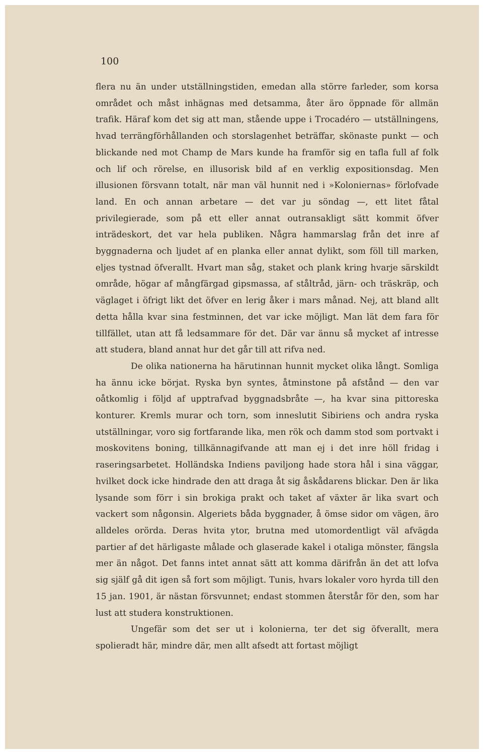100
flera nu än under utställningstiden, emedan alla större farleder, som korsa området och måst inhägnas med detsamma, åter äro öppnade för allmän trafik. Häraf kom det sig att man, stående uppe i Trocadéro — utställningens, hvad terrängförhållanden och storslagenhet beträffar, skönaste punkt — och blickande ned mot Champ de Mars kunde ha framför sig en tafla full af folk och lif och rörelse, en illusorisk bild af en verklig expositionsdag. Men illusionen försvann totalt, när man väl hunnit ned i »Koloniernas» förlofvade land. En och annan arbetare — det var ju söndag —, ett litet fåtal privilegierade, som på ett eller annat outransakligt sätt kommit öfver inträdeskort, det var hela publiken. Några hammarslag från det inre af byggnaderna och ljudet af en planka eller annat dylikt, som föll till marken, eljes tystnad öfverallt. Hvart man såg, staket och plank kring hvarje särskildt område, högar af mångfärgad gipsmassa, af ståltråd, järn- och träskräp, och väglaget i öfrigt likt det öfver en lerig åker i mars månad. Nej, att bland allt detta hålla kvar sina festminnen, det var icke möjligt. Man lät dem fara för tillfället, utan att få ledsammare för det. Där var ännu så mycket af intresse att studera, bland annat hur det går till att rifva ned.
De olika nationerna ha härutinnan hunnit mycket olika långt. Somliga ha ännu icke börjat. Ryska byn syntes, åtminstone på afstånd — den var oåtkomlig i följd af upptrafvad byggnadsbråte —, ha kvar sina pittoreska konturer. Kremls murar och torn, som inneslutit Sibiriens och andra ryska utställningar, voro sig fortfarande lika, men rök och damm stod som portvakt i moskovitens boning, tillkännagifvande att man ej i det inre höll fridag i raseringsarbetet. Holländska Indiens paviljong hade stora hål i sina väggar, hvilket dock icke hindrade den att draga åt sig åskådarens blickar. Den är lika lysande som förr i sin brokiga prakt och taket af växter är lika svart och vackert som någonsin. Algeriets båda byggnader, å ömse sidor om vägen, äro alldeles orörda. Deras hvita ytor, brutna med utomordentligt väl afvägda partier af det härligaste målade och glaserade kakel i otaliga mönster, fängsla mer än något. Det fanns intet annat sätt att komma därifrån än det att lofva sig själf gå dit igen så fort som möjligt. Tunis, hvars lokaler voro hyrda till den 15 jan. 1901, är nästan försvunnet; endast stommen återstår för den, som har lust att studera konstruktionen.
Ungefär som det ser ut i kolonierna, ter det sig öfverallt, mera spolieradt här, mindre där, men allt afsedt att fortast möjligt